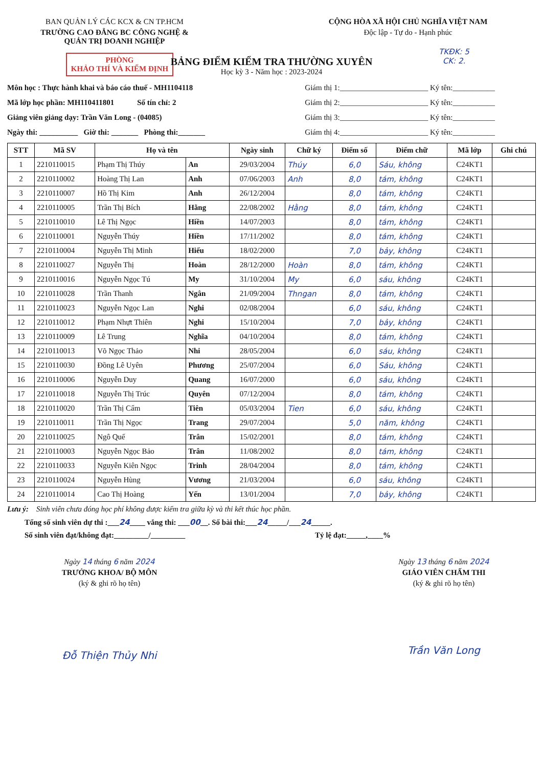BAN QUẢN LÝ CÁC KCX & CN TP.HCM
TRƯỜNG CAO ĐẲNG BC CÔNG NGHỆ &
QUẢN TRỊ DOANH NGHIỆP
PHÒNG
KHẢO THÍ VÀ KIỂM ĐỊNH
CỘNG HÒA XÃ HỘI CHỦ NGHĨA VIỆT NAM
Độc lập - Tự do - Hạnh phúc
TKĐK: 5
CK: 2.
BẢNG ĐIỂM KIỂM TRA THƯỜNG XUYÊN
Học kỳ 3 - Năm học : 2023-2024
Môn học : Thực hành khai và báo cáo thuế - MH1104118
Mã lớp học phần: MH110411801 Số tín chỉ: 2
Giảng viên giảng dạy: Trần Văn Long - (04085)
Ngày thi: __________ Giờ thi: _______ Phòng thi:_______
Giám thị 1:_______________________ Ký tên:___________
Giám thị 2:_______________________ Ký tên:___________
Giám thị 3:_______________________ Ký tên:___________
Giám thị 4:_______________________ Ký tên:___________
| STT | Mã SV | Họ và tên | | Ngày sinh | Chữ ký | Điểm số | Điểm chữ | Mã lớp | Ghi chú |
| --- | --- | --- | --- | --- | --- | --- | --- | --- | --- |
| 1 | 2210110015 | Phạm Thị Thúy | An | 29/03/2004 | Thúy | 6,0 | Sáu, không | C24KT1 | |
| 2 | 2210110002 | Hoàng Thị Lan | Anh | 07/06/2003 | Anh | 8,0 | tám, không | C24KT1 | |
| 3 | 2210110007 | Hồ Thị Kim | Anh | 26/12/2004 | | 8,0 | tám, không | C24KT1 | |
| 4 | 2210110005 | Trần Thị Bích | Hằng | 22/08/2002 | Hằng | 8,0 | tám, không | C24KT1 | |
| 5 | 2210110010 | Lê Thị Ngọc | Hiền | 14/07/2003 | | 8,0 | tám, không | C24KT1 | |
| 6 | 2210110001 | Nguyễn Thúy | Hiền | 17/11/2002 | | 8,0 | tám, không | C24KT1 | |
| 7 | 2210110004 | Nguyễn Thị Minh | Hiếu | 18/02/2000 | | 7,0 | bảy, không | C24KT1 | |
| 8 | 2210110027 | Nguyễn Thị | Hoàn | 28/12/2000 | Hoàn | 8,0 | tám, không | C24KT1 | |
| 9 | 2210110016 | Nguyễn Ngọc Tú | My | 31/10/2004 | My | 6,0 | sáu, không | C24KT1 | |
| 10 | 2210110028 | Trần Thanh | Ngân | 21/09/2004 | Thngan | 8,0 | tám, không | C24KT1 | |
| 11 | 2210110023 | Nguyễn Ngọc Lan | Nghi | 02/08/2004 | | 6,0 | sáu, không | C24KT1 | |
| 12 | 2210110012 | Phạm Nhựt Thiên | Nghi | 15/10/2004 | | 7,0 | bảy, không | C24KT1 | |
| 13 | 2210110009 | Lê Trung | Nghĩa | 04/10/2004 | | 8,0 | tám, không | C24KT1 | |
| 14 | 2210110013 | Võ Ngọc Thảo | Nhi | 28/05/2004 | | 6,0 | sáu, không | C24KT1 | |
| 15 | 2210110030 | Đồng Lê Uyên | Phương | 25/07/2004 | | 6,0 | Sáu, không | C24KT1 | |
| 16 | 2210110006 | Nguyễn Duy | Quang | 16/07/2000 | | 6,0 | sáu, không | C24KT1 | |
| 17 | 2210110018 | Nguyễn Thị Trúc | Quyên | 07/12/2004 | | 8,0 | tám, không | C24KT1 | |
| 18 | 2210110020 | Trần Thị Cẩm | Tiên | 05/03/2004 | Tien | 6,0 | sáu, không | C24KT1 | |
| 19 | 2210110011 | Trần Thị Ngọc | Trang | 29/07/2004 | | 5,0 | năm, không | C24KT1 | |
| 20 | 2210110025 | Ngô Quế | Trân | 15/02/2001 | | 8,0 | tám, không | C24KT1 | |
| 21 | 2210110003 | Nguyễn Ngọc Bảo | Trân | 11/08/2002 | | 8,0 | tám, không | C24KT1 | |
| 22 | 2210110033 | Nguyễn Kiên Ngọc | Trinh | 28/04/2004 | | 8,0 | tám, không | C24KT1 | |
| 23 | 2210110024 | Nguyễn Hùng | Vương | 21/03/2004 | | 6,0 | sáu, không | C24KT1 | |
| 24 | 2210110014 | Cao Thị Hoàng | Yến | 13/01/2004 | | 7,0 | bảy, không | C24KT1 | |
Lưu ý: Sinh viên chưa đóng học phí không được kiểm tra giữa kỳ và thi kết thúc học phần.
Tổng số sinh viên dự thi :___24____ vắng thi: ___00__. Số bài thi:___24_____/___24_____.
Số sinh viên đạt/không đạt:_________/_________ Tỷ lệ đạt:_____,____%
Ngày 14 tháng 6 năm 2024
TRƯỞNG KHOA/ BỘ MÔN
(ký & ghi rõ họ tên)
Đỗ Thiện Thủy Nhi
Ngày 13 tháng 6 năm 2024
GIÁO VIÊN CHẤM THI
(ký & ghi rõ họ tên)
Trần Văn Long